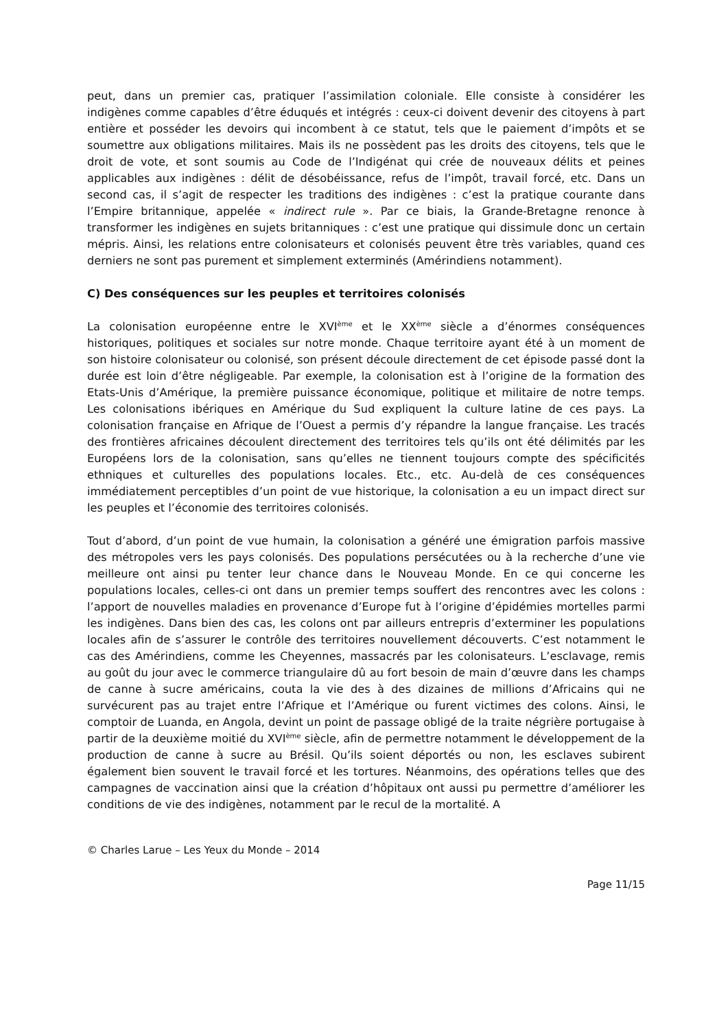peut, dans un premier cas, pratiquer l’assimilation coloniale. Elle consiste à considérer les indigènes comme capables d’être éduqués et intégrés : ceux-ci doivent devenir des citoyens à part entière et posséder les devoirs qui incombent à ce statut, tels que le paiement d’impôts et se soumettre aux obligations militaires. Mais ils ne possèdent pas les droits des citoyens, tels que le droit de vote, et sont soumis au Code de l’Indigénat qui crée de nouveaux délits et peines applicables aux indigènes : délit de désobéissance, refus de l’impôt, travail forcé, etc. Dans un second cas, il s’agit de respecter les traditions des indigènes : c’est la pratique courante dans l’Empire britannique, appelée « indirect rule ». Par ce biais, la Grande-Bretagne renonce à transformer les indigènes en sujets britanniques : c’est une pratique qui dissimule donc un certain mépris. Ainsi, les relations entre colonisateurs et colonisés peuvent être très variables, quand ces derniers ne sont pas purement et simplement exterminés (Amérindiens notamment).
C) Des conséquences sur les peuples et territoires colonisés
La colonisation européenne entre le XVI<sup>ème</sup> et le XX<sup>ème</sup> siècle a d’énormes conséquences historiques, politiques et sociales sur notre monde. Chaque territoire ayant été à un moment de son histoire colonisateur ou colonisé, son présent découle directement de cet épisode passé dont la durée est loin d’être négligeable. Par exemple, la colonisation est à l’origine de la formation des Etats-Unis d’Amérique, la première puissance économique, politique et militaire de notre temps. Les colonisations ibériques en Amérique du Sud expliquent la culture latine de ces pays. La colonisation française en Afrique de l’Ouest a permis d’y répandre la langue française. Les tracés des frontières africaines découlent directement des territoires tels qu’ils ont été délimités par les Européens lors de la colonisation, sans qu’elles ne tiennent toujours compte des spécificités ethniques et culturelles des populations locales. Etc., etc. Au-delà de ces conséquences immédiatement perceptibles d’un point de vue historique, la colonisation a eu un impact direct sur les peuples et l’économie des territoires colonisés.
Tout d’abord, d’un point de vue humain, la colonisation a généré une émigration parfois massive des métropoles vers les pays colonisés. Des populations persécutées ou à la recherche d’une vie meilleure ont ainsi pu tenter leur chance dans le Nouveau Monde. En ce qui concerne les populations locales, celles-ci ont dans un premier temps souffert des rencontres avec les colons : l’apport de nouvelles maladies en provenance d’Europe fut à l’origine d’épidémies mortelles parmi les indigènes. Dans bien des cas, les colons ont par ailleurs entrepris d’exterminer les populations locales afin de s’assurer le contrôle des territoires nouvellement découverts. C’est notamment le cas des Amérindiens, comme les Cheyennes, massacrés par les colonisateurs. L’esclavage, remis au goût du jour avec le commerce triangulaire dû au fort besoin de main d’œuvre dans les champs de canne à sucre américains, couta la vie des à des dizaines de millions d’Africains qui ne survécurent pas au trajet entre l’Afrique et l’Amérique ou furent victimes des colons. Ainsi, le comptoir de Luanda, en Angola, devint un point de passage obligé de la traite négrière portugaise à partir de la deuxième moitié du XVI<sup>ème</sup> siècle, afin de permettre notamment le développement de la production de canne à sucre au Brésil. Qu’ils soient déportés ou non, les esclaves subirent également bien souvent le travail forcé et les tortures. Néanmoins, des opérations telles que des campagnes de vaccination ainsi que la création d’hôpitaux ont aussi pu permettre d’améliorer les conditions de vie des indigènes, notamment par le recul de la mortalité. A
© Charles Larue – Les Yeux du Monde – 2014
Page 11/15